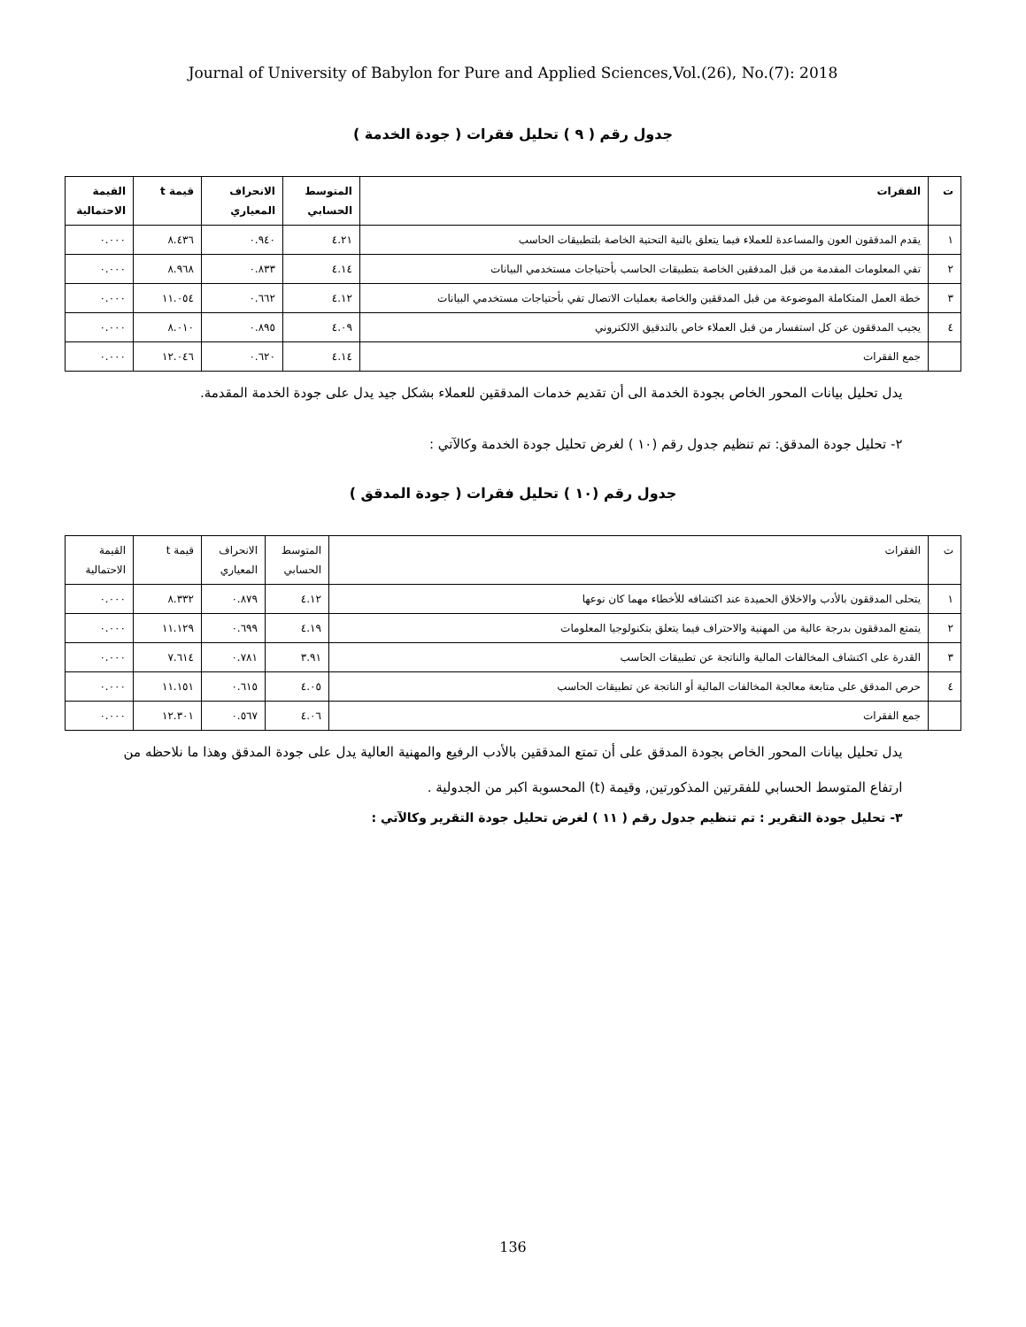Journal of University of Babylon for Pure and Applied Sciences,Vol.(26), No.(7): 2018
جدول رقم ( ٩ ) تحليل فقرات ( جودة الخدمة )
| ت | الفقرات | المتوسط الحسابي | الانحراف المعياري | قيمة t | القيمة الاحتمالية |
| --- | --- | --- | --- | --- | --- |
| ١ | يقدم المدققون العون والمساعدة للعملاء فيما يتعلق بالنية التحتية الخاصة بلتطبيقات الحاسب | ٤.٢١ | ٠.٩٤٠ | ٨.٤٣٦ | ٠.٠٠٠ |
| ٢ | تفي المعلومات المفدمة من قبل المدققين الخاصة بتطبيقات الحاسب بأحتياجات مستخدمي البيانات | ٤.١٤ | ٠.٨٣٣ | ٨.٩٦٨ | ٠.٠٠٠ |
| ٣ | خطة العمل المتكاملة الموضوعة من قبل المدققين والخاصة بعمليات الاتصال تفي بأحتياجات مستخدمي البيانات | ٤.١٢ | ٠.٦٦٢ | ١١.٠٥٤ | ٠.٠٠٠ |
| ٤ | يجيب المدققون عن كل استفسار من قبل العملاء خاص بالتدقيق الالكتروني | ٤.٠٩ | ٠.٨٩٥ | ٨.٠١٠ | ٠.٠٠٠ |
| | جمع الفقرات | ٤.١٤ | ٠.٦٢٠ | ١٢.٠٤٦ | ٠.٠٠٠ |
يدل تحليل بيانات المحور الخاص بجودة الخدمة الى أن تقديم خدمات المدققين للعملاء بشكل جيد يدل على جودة الخدمة المقدمة.
٢- تحليل جودة المدقق: تم تنظيم جدول رقم (١٠ ) لغرض تحليل جودة الخدمة وكالآتي :
جدول رقم (١٠ ) تحليل فقرات ( جودة المدقق )
| ت | الفقرات | المتوسط الحسابي | الانحراف المعياري | قيمة t | القيمة الاحتمالية |
| --- | --- | --- | --- | --- | --- |
| ١ | يتحلى المدققون بالأدب والاخلاق الحميدة عند اكتشافه للأخطاء مهما كان نوعها | ٤.١٢ | ٠.٨٧٩ | ٨.٣٣٢ | ٠.٠٠٠ |
| ٢ | يتمتع المدققون بدرجة عالية من المهنية والاحتراف فيما يتعلق بتكنولوجيا المعلومات | ٤.١٩ | ٠.٦٩٩ | ١١.١٢٩ | ٠.٠٠٠ |
| ٣ | القدرة على اكتشاف المخالفات المالية والناتجة عن تطبيقات الحاسب | ٣.٩١ | ٠.٧٨١ | ٧.٦١٤ | ٠.٠٠٠ |
| ٤ | حرص المدقق على متابعة معالجة المخالفات المالية أو الناتجة عن تطبيقات الحاسب | ٤.٠٥ | ٠.٦١٥ | ١١.١٥١ | ٠.٠٠٠ |
| | جمع الفقرات | ٤.٠٦ | ٠.٥٦٧ | ١٢.٣٠١ | ٠.٠٠٠ |
يدل تحليل بيانات المحور الخاص بجودة المدقق على أن تمتع المدققين بالأدب الرفيع والمهنية العالية يدل على جودة المدقق وهذا ما نلاحظه من ارتفاع المتوسط الحسابي للفقرتين المذكورتين, وقيمة (t) المحسوبة اكبر من الجدولية .
٣- تحليل جودة التقرير : تم تنظيم جدول رقم ( ١١ ) لغرض تحليل جودة التقرير وكالآتي :
136